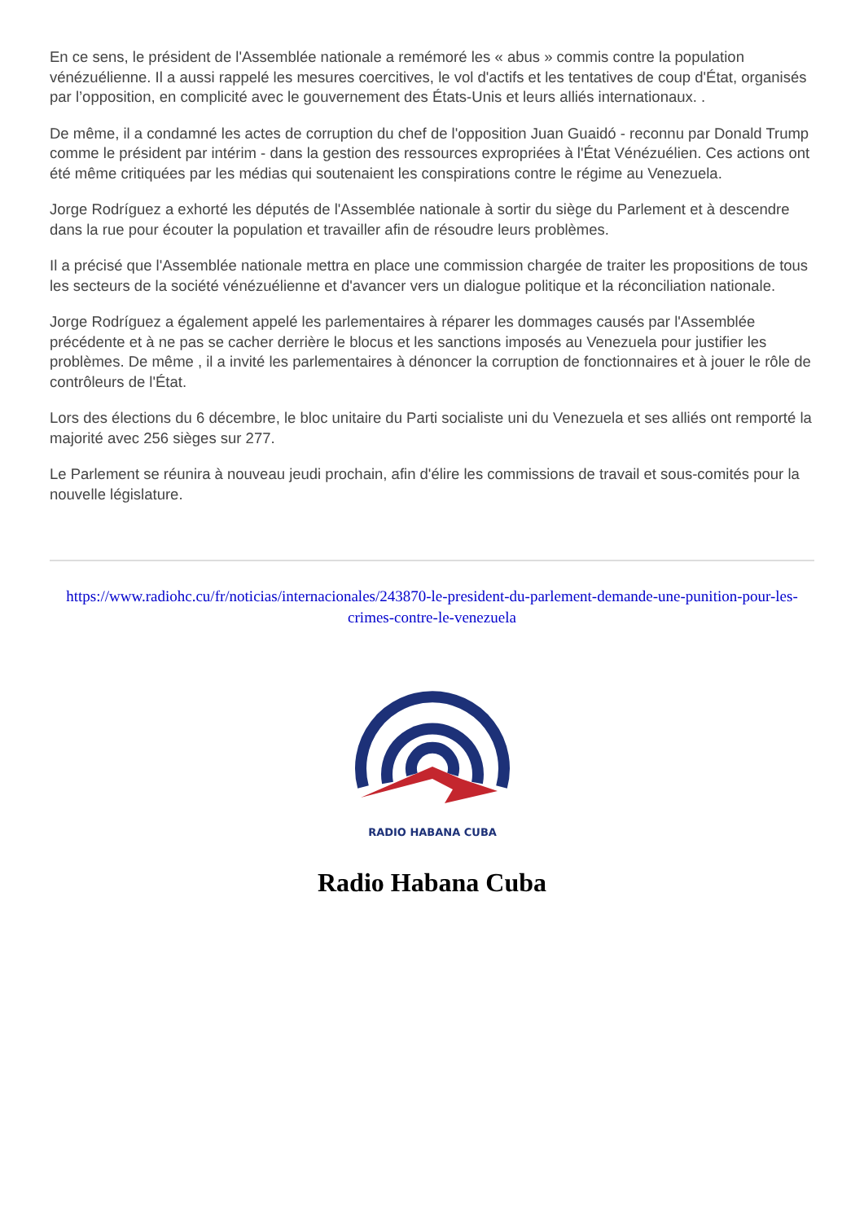En ce sens, le président de l'Assemblée nationale a remémoré les « abus » commis contre la population vénézuélienne. Il a aussi rappelé les mesures coercitives, le vol d'actifs et les tentatives de coup d'État, organisés par l’opposition, en complicité avec le gouvernement des États-Unis et leurs alliés internationaux. .
De même, il a condamné les actes de corruption du chef de l'opposition Juan Guaidó - reconnu par Donald Trump comme le président par intérim - dans la gestion des ressources expropriées à l'État Vénézuélien. Ces actions ont été même critiquées par les médias qui soutenaient les conspirations contre le régime au Venezuela.
Jorge Rodríguez a exhorté les députés de l'Assemblée nationale à sortir du siège du Parlement et à descendre dans la rue pour écouter la population et travailler afin de résoudre leurs problèmes.
Il a précisé que l'Assemblée nationale mettra en place une commission chargée de traiter les propositions de tous les secteurs de la société vénézuélienne et d'avancer vers un dialogue politique et la réconciliation nationale.
Jorge Rodríguez a également appelé les parlementaires à réparer les dommages causés par l'Assemblée précédente et à ne pas se cacher derrière le blocus et les sanctions imposés au Venezuela pour justifier les problèmes. De même , il a invité les parlementaires à dénoncer la corruption de fonctionnaires et à jouer le rôle de contrôleurs de l'État.
Lors des élections du 6 décembre, le bloc unitaire du Parti socialiste uni du Venezuela et ses alliés ont remporté la majorité avec 256 sièges sur 277.
Le Parlement se réunira à nouveau jeudi prochain, afin d'élire les commissions de travail et sous-comités pour la nouvelle législature.
https://www.radiohc.cu/fr/noticias/internacionales/243870-le-president-du-parlement-demande-une-punition-pour-les-crimes-contre-le-venezuela
RADIO HABANA CUBA
Radio Habana Cuba